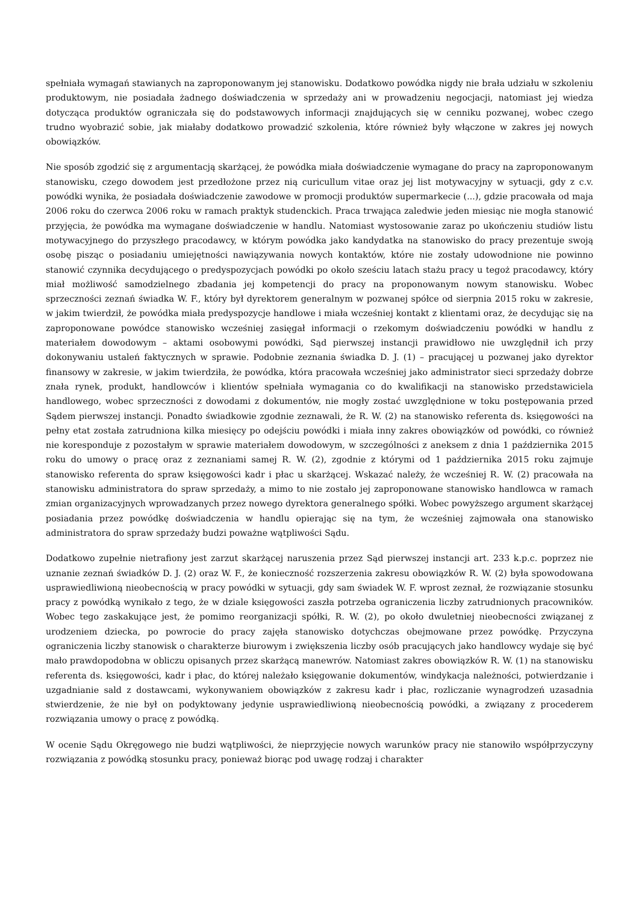spełniała wymagań stawianych na zaproponowanym jej stanowisku. Dodatkowo powódka nigdy nie brała udziału w szkoleniu produktowym, nie posiadała żadnego doświadczenia w sprzedaży ani w prowadzeniu negocjacji, natomiast jej wiedza dotycząca produktów ograniczała się do podstawowych informacji znajdujących się w cenniku pozwanej, wobec czego trudno wyobrazić sobie, jak miałaby dodatkowo prowadzić szkolenia, które również były włączone w zakres jej nowych obowiązków.
Nie sposób zgodzić się z argumentacją skarżącej, że powódka miała doświadczenie wymagane do pracy na zaproponowanym stanowisku, czego dowodem jest przedłożone przez nią curicullum vitae oraz jej list motywacyjny w sytuacji, gdy z c.v. powódki wynika, że posiadała doświadczenie zawodowe w promocji produktów supermarkecie (...), gdzie pracowała od maja 2006 roku do czerwca 2006 roku w ramach praktyk studenckich. Praca trwająca zaledwie jeden miesiąc nie mogła stanowić przyjęcia, że powódka ma wymagane doświadczenie w handlu. Natomiast wystosowanie zaraz po ukończeniu studiów listu motywacyjnego do przyszłego pracodawcy, w którym powódka jako kandydatka na stanowisko do pracy prezentuje swoją osobę pisząc o posiadaniu umiejętności nawiązywania nowych kontaktów, które nie zostały udowodnione nie powinno stanowić czynnika decydującego o predyspozycjach powódki po około sześciu latach stażu pracy u tegoż pracodawcy, który miał możliwość samodzielnego zbadania jej kompetencji do pracy na proponowanym nowym stanowisku. Wobec sprzeczności zeznań świadka W. F., który był dyrektorem generalnym w pozwanej spółce od sierpnia 2015 roku w zakresie, w jakim twierdził, że powódka miała predyspozycje handlowe i miała wcześniej kontakt z klientami oraz, że decydując się na zaproponowane powódce stanowisko wcześniej zasięgał informacji o rzekomym doświadczeniu powódki w handlu z materiałem dowodowym – aktami osobowymi powódki, Sąd pierwszej instancji prawidłowo nie uwzględnił ich przy dokonywaniu ustaleń faktycznych w sprawie. Podobnie zeznania świadka D. J. (1) – pracującej u pozwanej jako dyrektor finansowy w zakresie, w jakim twierdziła, że powódka, która pracowała wcześniej jako administrator sieci sprzedaży dobrze znała rynek, produkt, handlowców i klientów spełniała wymagania co do kwalifikacji na stanowisko przedstawiciela handlowego, wobec sprzeczności z dowodami z dokumentów, nie mogły zostać uwzględnione w toku postępowania przed Sądem pierwszej instancji. Ponadto świadkowie zgodnie zeznawali, że R. W. (2) na stanowisko referenta ds. księgowości na pełny etat została zatrudniona kilka miesięcy po odejściu powódki i miała inny zakres obowiązków od powódki, co również nie koresponduje z pozostałym w sprawie materiałem dowodowym, w szczególności z aneksem z dnia 1 października 2015 roku do umowy o pracę oraz z zeznaniami samej R. W. (2), zgodnie z którymi od 1 października 2015 roku zajmuje stanowisko referenta do spraw księgowości kadr i płac u skarżącej. Wskazać należy, że wcześniej R. W. (2) pracowała na stanowisku administratora do spraw sprzedaży, a mimo to nie zostało jej zaproponowane stanowisko handlowca w ramach zmian organizacyjnych wprowadzanych przez nowego dyrektora generalnego spółki. Wobec powyższego argument skarżącej posiadania przez powódkę doświadczenia w handlu opierając się na tym, że wcześniej zajmowała ona stanowisko administratora do spraw sprzedaży budzi poważne wątpliwości Sądu.
Dodatkowo zupełnie nietrafiony jest zarzut skarżącej naruszenia przez Sąd pierwszej instancji art. 233 k.p.c. poprzez nie uznanie zeznań świadków D. J. (2) oraz W. F., że konieczność rozszerzenia zakresu obowiązków R. W. (2) była spowodowana usprawiedliwioną nieobecnością w pracy powódki w sytuacji, gdy sam świadek W. F. wprost zeznał, że rozwiązanie stosunku pracy z powódką wynikało z tego, że w dziale księgowości zaszła potrzeba ograniczenia liczby zatrudnionych pracowników. Wobec tego zaskakujące jest, że pomimo reorganizacji spółki, R. W. (2), po około dwuletniej nieobecności związanej z urodzeniem dziecka, po powrocie do pracy zajęła stanowisko dotychczas obejmowane przez powódkę. Przyczyna ograniczenia liczby stanowisk o charakterze biurowym i zwiększenia liczby osób pracujących jako handlowcy wydaje się być mało prawdopodobna w obliczu opisanych przez skarżącą manewrów. Natomiast zakres obowiązków R. W. (1) na stanowisku referenta ds. księgowości, kadr i płac, do której należało księgowanie dokumentów, windykacja należności, potwierdzanie i uzgadnianie sald z dostawcami, wykonywaniem obowiązków z zakresu kadr i płac, rozliczanie wynagrodzeń uzasadnia stwierdzenie, że nie był on podyktowany jedynie usprawiedliwioną nieobecnością powódki, a związany z procederem rozwiązania umowy o pracę z powódką.
W ocenie Sądu Okręgowego nie budzi wątpliwości, że nieprzyjęcie nowych warunków pracy nie stanowiło współprzyczyny rozwiązania z powódką stosunku pracy, ponieważ biorąc pod uwagę rodzaj i charakter